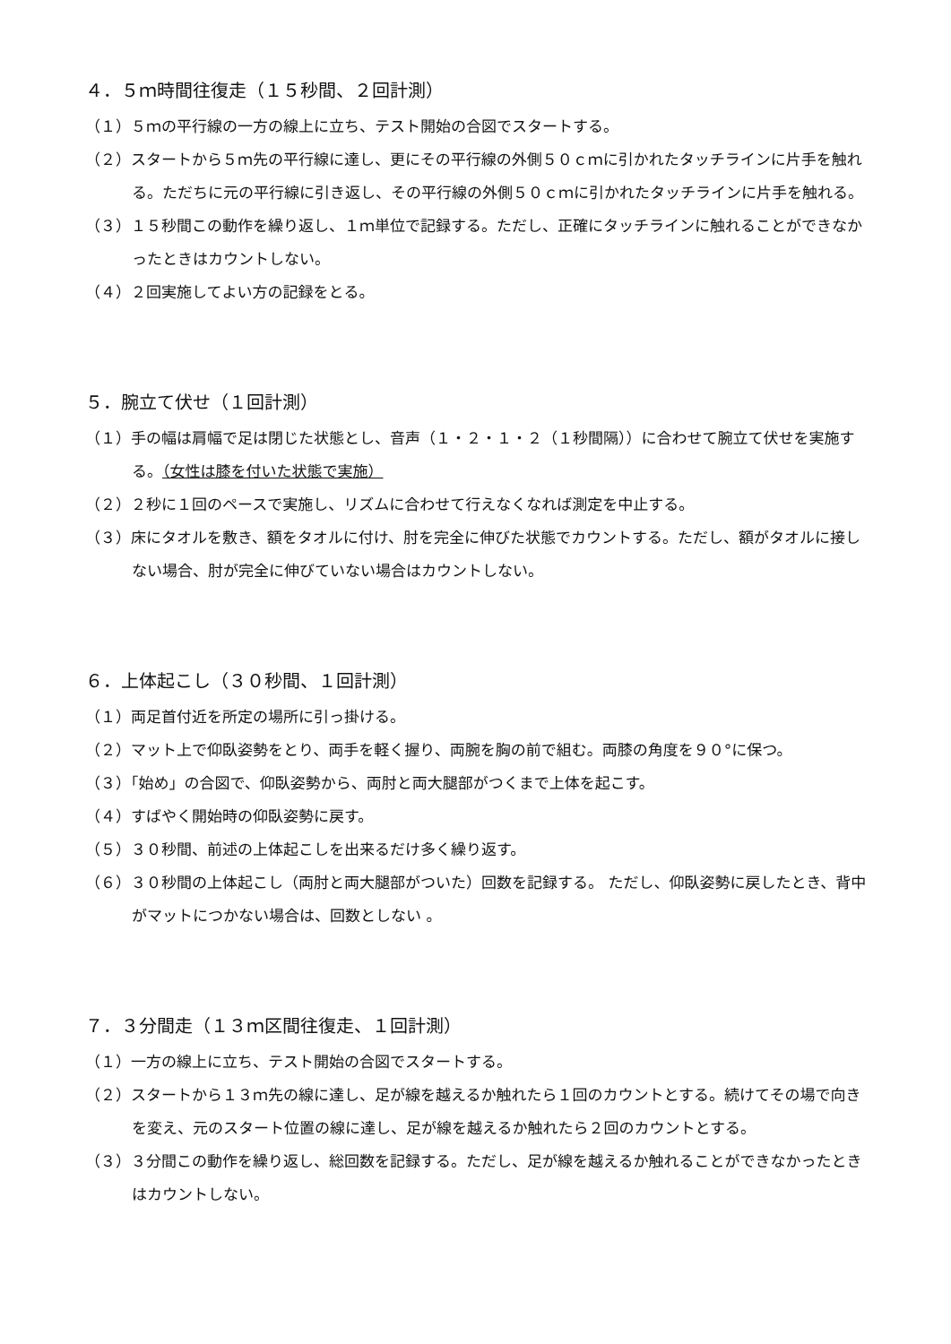４．５ｍ時間往復走（１５秒間、２回計測）
（１）５ｍの平行線の一方の線上に立ち、テスト開始の合図でスタートする。
（２）スタートから５ｍ先の平行線に達し、更にその平行線の外側５０ｃｍに引かれたタッチラインに片手を触れる。ただちに元の平行線に引き返し、その平行線の外側５０ｃｍに引かれたタッチラインに片手を触れる。
（３）１５秒間この動作を繰り返し、１ｍ単位で記録する。ただし、正確にタッチラインに触れることができなかったときはカウントしない。
（４）２回実施してよい方の記録をとる。
５．腕立て伏せ（１回計測）
（１）手の幅は肩幅で足は閉じた状態とし、音声（１・２・１・２（１秒間隔））に合わせて腕立て伏せを実施する。（女性は膝を付いた状態で実施）
（２）２秒に１回のペースで実施し、リズムに合わせて行えなくなれば測定を中止する。
（３）床にタオルを敷き、額をタオルに付け、肘を完全に伸びた状態でカウントする。ただし、額がタオルに接しない場合、肘が完全に伸びていない場合はカウントしない。
６．上体起こし（３０秒間、１回計測）
（１）両足首付近を所定の場所に引っ掛ける。
（２）マット上で仰臥姿勢をとり、両手を軽く握り、両腕を胸の前で組む。両膝の角度を９０°に保つ。
（３）「始め」の合図で、仰臥姿勢から、両肘と両大腿部がつくまで上体を起こす。
（４）すばやく開始時の仰臥姿勢に戻す。
（５）３０秒間、前述の上体起こしを出来るだけ多く繰り返す。
（６）３０秒間の上体起こし（両肘と両大腿部がついた）回数を記録する。 ただし、仰臥姿勢に戻したとき、背中がマットにつかない場合は、回数としない 。
７．３分間走（１３ｍ区間往復走、１回計測）
（１）一方の線上に立ち、テスト開始の合図でスタートする。
（２）スタートから１３ｍ先の線に達し、足が線を越えるか触れたら１回のカウントとする。続けてその場で向きを変え、元のスタート位置の線に達し、足が線を越えるか触れたら２回のカウントとする。
（３）３分間この動作を繰り返し、総回数を記録する。ただし、足が線を越えるか触れることができなかったときはカウントしない。